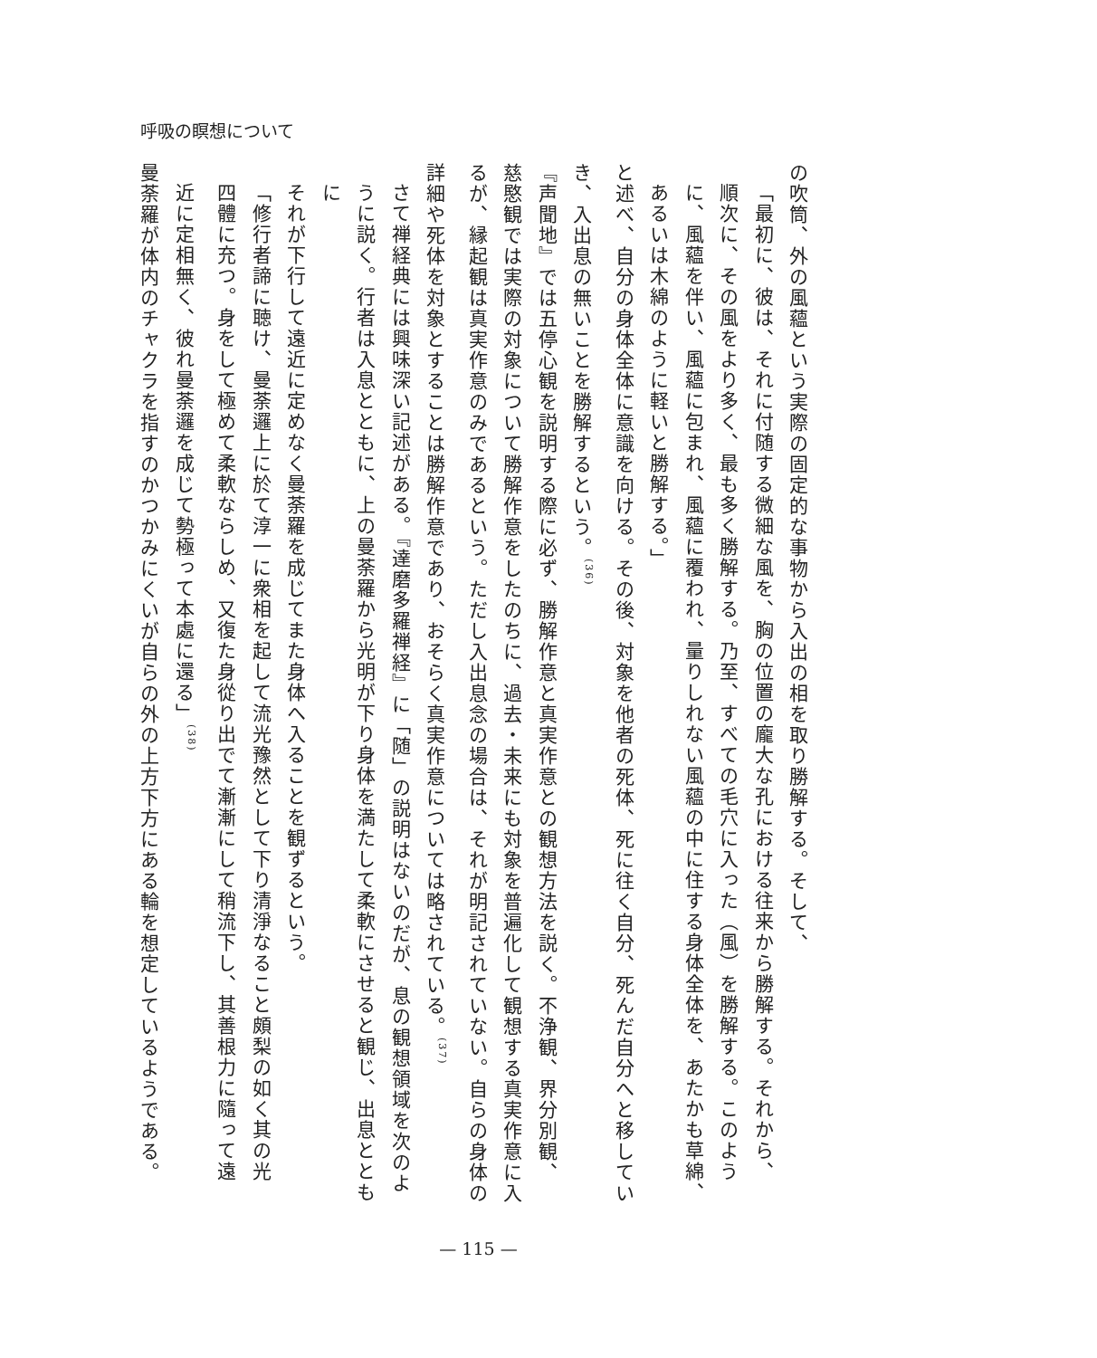呼吸の瞑想について
の吹筒、外の風蘊という実際の固定的な事物から入出の相を取り勝解する。そして、
「最初に、彼は、それに付随する微細な風を、胸の位置の龐大な孔における往来から勝解する。それから、
順次に、その風をより多く、最も多く勝解する。乃至、すべての毛穴に入った（風）を勝解する。このよう
に、風蘊を伴い、風蘊に包まれ、風蘊に覆われ、量りしれない風蘊の中に住する身体全体を、あたかも草綿、
あるいは木綿のように軽いと勝解する。」
と述べ、自分の身体全体に意識を向ける。その後、対象を他者の死体、死に往く自分、死んだ自分へと移してい
き、入出息の無いことを勝解するという。<sup>(36)</sup>
『声聞地』では五停心観を説明する際に必ず、勝解作意と真実作意との観想方法を説く。不浄観、界分別観、
慈愍観では実際の対象について勝解作意をしたのちに、過去・未来にも対象を普遍化して観想する真実作意に入
るが、縁起観は真実作意のみであるという。ただし入出息念の場合は、それが明記されていない。自らの身体の
詳細や死体を対象とすることは勝解作意であり、おそらく真実作意については略されている。<sup>(37)</sup>
さて禅経典には興味深い記述がある。『達磨多羅禅経』に「随」の説明はないのだが、息の観想領域を次のよ
うに説く。行者は入息とともに、上の曼荼羅から光明が下り身体を満たして柔軟にさせると観じ、出息とともに
それが下行して遠近に定めなく曼荼羅を成じてまた身体へ入ることを観ずるという。
「修行者諦に聴け、曼荼邏上に於て淳一に衆相を起して流光豫然として下り清淨なること頗梨の如く其の光
四體に充つ。身をして極めて柔軟ならしめ、又復た身從り出でて漸漸にして稍流下し、其善根力に隨って遠
近に定相無く、彼れ曼荼邏を成じて勢極って本處に還る」<sup>(38)</sup>
曼荼羅が体内のチャクラを指すのかつかみにくいが自らの外の上方下方にある輪を想定しているようである。
— 115 —